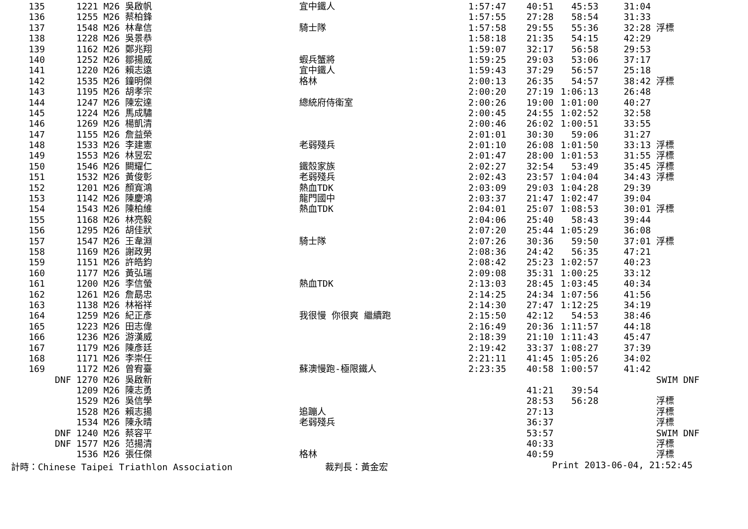| 135 | 1221 M26 | 吳啟帆 | 宜中鐵人 | 1:57:47 | 40:51 | 45:53 | 31:04 | |
| 136 | 1255 M26 | 蔡柏鋒 | | 1:57:55 | 27:28 | 58:54 | 31:33 | |
| 137 | 1548 M26 | 林韋信 | 騎士隊 | 1:57:58 | 29:55 | 55:36 | 32:28 | 浮標 |
| 138 | 1228 M26 | 吳景恭 | | 1:58:18 | 21:35 | 54:15 | 42:29 | |
| 139 | 1162 M26 | 鄭兆翔 | | 1:59:07 | 32:17 | 56:58 | 29:53 | |
| 140 | 1252 M26 | 鄒揚威 | 蝦兵蟹將 | 1:59:25 | 29:03 | 53:06 | 37:17 | |
| 141 | 1220 M26 | 賴志遠 | 宜中鐵人 | 1:59:43 | 37:29 | 56:57 | 25:18 | |
| 142 | 1535 M26 | 鐘明傑 | 格林 | 2:00:13 | 26:35 | 54:57 | 38:42 | 浮標 |
| 143 | 1195 M26 | 胡孝宗 | | 2:00:20 | 27:19 | 1:06:13 | 26:48 | |
| 144 | 1247 M26 | 陳宏達 | 總統府侍衛室 | 2:00:26 | 19:00 | 1:01:00 | 40:27 | |
| 145 | 1224 M26 | 馬成驌 | | 2:00:45 | 24:55 | 1:02:52 | 32:58 | |
| 146 | 1269 M26 | 楊凱清 | | 2:00:46 | 26:02 | 1:00:51 | 33:55 | |
| 147 | 1155 M26 | 詹益榮 | | 2:01:01 | 30:30 | 59:06 | 31:27 | |
| 148 | 1533 M26 | 李建憲 | 老弱殘兵 | 2:01:10 | 26:08 | 1:01:50 | 33:13 | 浮標 |
| 149 | 1553 M26 | 林昱宏 | | 2:01:47 | 28:00 | 1:01:53 | 31:55 | 浮標 |
| 150 | 1546 M26 | 闕耀仁 | 鐵殼家族 | 2:02:27 | 32:54 | 53:49 | 35:45 | 浮標 |
| 151 | 1532 M26 | 黃俊彰 | 老弱殘兵 | 2:02:43 | 23:57 | 1:04:04 | 34:43 | 浮標 |
| 152 | 1201 M26 | 顏寬鴻 | 熱血TDK | 2:03:09 | 29:03 | 1:04:28 | 29:39 | |
| 153 | 1142 M26 | 陳慶鴻 | 龍門國中 | 2:03:37 | 21:47 | 1:02:47 | 39:04 | |
| 154 | 1543 M26 | 陳柏維 | 熱血TDK | 2:04:01 | 25:07 | 1:08:53 | 30:01 | 浮標 |
| 155 | 1168 M26 | 林亮毅 | | 2:04:06 | 25:40 | 58:43 | 39:44 | |
| 156 | 1295 M26 | 胡佳狀 | | 2:07:20 | 25:44 | 1:05:29 | 36:08 | |
| 157 | 1547 M26 | 王韋淵 | 騎士隊 | 2:07:26 | 30:36 | 59:50 | 37:01 | 浮標 |
| 158 | 1169 M26 | 謝政男 | | 2:08:36 | 24:42 | 56:35 | 47:21 | |
| 159 | 1151 M26 | 許皓鈞 | | 2:08:42 | 25:23 | 1:02:57 | 40:23 | |
| 160 | 1177 M26 | 黃弘瑞 | | 2:09:08 | 35:31 | 1:00:25 | 33:12 | |
| 161 | 1200 M26 | 李信螢 | 熱血TDK | 2:13:03 | 28:45 | 1:03:45 | 40:34 | |
| 162 | 1261 M26 | 詹勗忠 | | 2:14:25 | 24:34 | 1:07:56 | 41:56 | |
| 163 | 1138 M26 | 林裕祥 | | 2:14:30 | 27:47 | 1:12:25 | 34:19 | |
| 164 | 1259 M26 | 紀正彥 | 我很慢 你很爽 繼續跑 | 2:15:50 | 42:12 | 54:53 | 38:46 | |
| 165 | 1223 M26 | 田志偉 | | 2:16:49 | 20:36 | 1:11:57 | 44:18 | |
| 166 | 1236 M26 | 游漢威 | | 2:18:39 | 21:10 | 1:11:43 | 45:47 | |
| 167 | 1179 M26 | 陳彥廷 | | 2:19:42 | 33:37 | 1:08:27 | 37:39 | |
| 168 | 1171 M26 | 李崇任 | | 2:21:11 | 41:45 | 1:05:26 | 34:02 | |
| 169 | 1172 M26 | 曾宥臺 | 蘇澳慢跑-極限鐵人 | 2:23:35 | 40:58 | 1:00:57 | 41:42 | |
| | DNF 1270 M26 | 吳啟新 | | | | | | SWIM DNF |
| | 1209 M26 | 陳志勇 | | | 41:21 | 39:54 | | |
| | 1529 M26 | 吳信學 | | | 28:53 | 56:28 | | 浮標 |
| | 1528 M26 | 賴志揚 | 追蹦人 | | 27:13 | | | 浮標 |
| | 1534 M26 | 陳永晴 | 老弱殘兵 | | 36:37 | | | 浮標 |
| | DNF 1240 M26 | 蔡容平 | | | 53:57 | | | SWIM DNF |
| | DNF 1577 M26 | 范揚清 | | | 40:33 | | | 浮標 |
| | 1536 M26 | 張任傑 | 格林 | | 40:59 | | | 浮標 |
計時：Chinese Taipei Triathlon Association 裁判長：黃金宏 Print 2013-06-04, 21:52:45